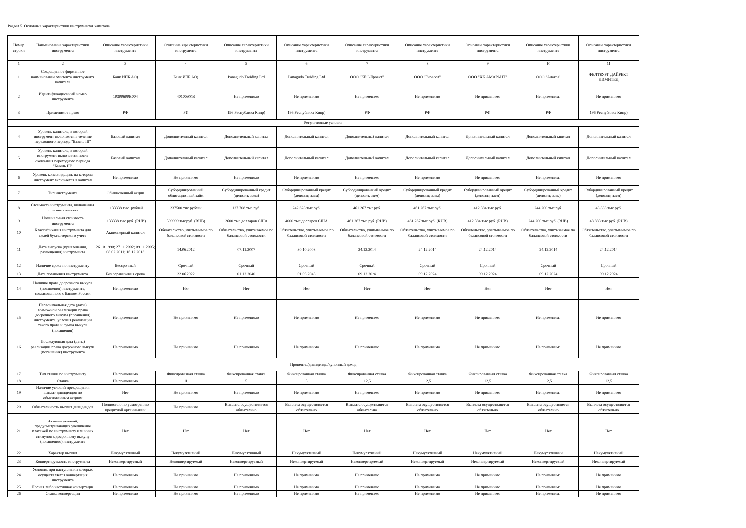Раздел 5. Основные характеристики инструментов капитала
| Номер строки | Наименование характеристики инструмента | Описание характеристики инструмента | Описание характеристики инструмента | Описание характеристики инструмента | Описание характеристики инструмента | Описание характеристики инструмента | Описание характеристики инструмента | Описание характеристики инструмента | Описание характеристики инструмента | Описание характеристики инструмента |
| --- | --- | --- | --- | --- | --- | --- | --- | --- | --- | --- |
| 1 | 2 | 3 | 4 | 5 | 6 | 7 | 8 | 9 | 10 | 11 |
| 1 | Сокращенное фирменное наименование эмитента инструмента капитала | Банк ИПБ АО) | Банк ИПБ АО) | Panagudo Treiding Ltd | Panagudo Treiding Ltd | ООО "КЕС-Проект" | ООО "Гирасол" | ООО "ХК АМАРАНТ" | ООО "Алакса" | ФЕЛТБУРГ ДАЙРЕКТ ЛИМИТЕД |
| 2 | Идентификационный номер инструмента | 10300600B004 | 40100600B | Не применимо | Не применимо | Не применимо | Не применимо | Не применимо | Не применимо | Не применимо |
| 3 | Применимое право | РФ | РФ | 196 Республика Кипр) | 196 Республика Кипр) | РФ | РФ | РФ | РФ | 196 Республика Кипр) |
| Регулятивные условия | | | | | | | | | | |
| 4 | Уровень капитала, в который инструмент включается в течение переходного периода "Базель III" | Базовый капитал | Дополнительный капитал | Дополнительный капитал | Дополнительный капитал | Дополнительный капитал | Дополнительный капитал | Дополнительный капитал | Дополнительный капитал | Дополнительный капитал |
| 5 | Уровень капитала, в который инструмент включается после окончания переходного периода "Базель III" | Базовый капитал | Дополнительный капитал | Дополнительный капитал | Дополнительный капитал | Дополнительный капитал | Дополнительный капитал | Дополнительный капитал | Дополнительный капитал | Дополнительный капитал |
| 6 | Уровень консолидации, на котором инструмент включается в капитал | Не применимо | Не применимо | Не применимо | Не применимо | Не применимо | Не применимо | Не применимо | Не применимо | Не применимо |
| 7 | Тип инструмента | Обыкновенный акции | Субординированный облигационный займ | Субординированный кредит (депозит, заем) | Субординированный кредит (депозит, заем) | Субординированный кредит (депозит, заем) | Субординированный кредит (депозит, заем) | Субординированный кредит (депозит, заем) | Субординированный кредит (депозит, заем) | Субординированный кредит (депозит, заем) |
| 8 | Стоимость инструмента, включенная в расчет капитала | 1133338 тыс. рублей | 237500 тыс.рублей | 127 708 тыс.руб. | 242 628 тыс.руб. | 461 267 тыс.руб. | 461 267 тыс.руб. | 412 384 тыс.руб. | 244 200 тыс.руб. | 48 883 тыс.руб. |
| 9 | Номинальная стоимость инструмента | 1133338 тыс.руб. (RUB) | 500000 тыс.руб. (RUB) | 2600 тыс.долларов США | 4000 тыс.долларов США | 461 267 тыс.руб. (RUB) | 461 267 тыс.руб. (RUB) | 412 384 тыс.руб. (RUB) | 244 200 тыс.руб. (RUB) | 48 883 тыс.руб. (RUB) |
| 10 | Классификация инструмента для целей бухгалтерского учета | Акционерный капитал | Обязательство, учитываемое по балансовой стоимости | Обязательство, учитываемое по балансовой стоимости | Обязательство, учитываемое по балансовой стоимости | Обязательство, учитываемое по балансовой стоимости | Обязательство, учитываемое по балансовой стоимости | Обязательство, учитываемое по балансовой стоимости | Обязательство, учитываемое по балансовой стоимости | Обязательство, учитываемое по балансовой стоимости |
| 11 | Дата выпуска (привлечения, размещения) инструмента | 26.10.1990; 27.11.2002; 09.11.2005; 08.02.2011; 16.12.2013 | 14.06.2012 | 07.11.2007 | 30.10.2008 | 24.12.2014 | 24.12.2014 | 24.12.2014 | 24.12.2014 | 24.12.2014 |
| 12 | Наличие срока по инструменту | Бессрочный | Срочный | Срочный | Срочный | Срочный | Срочный | Срочный | Срочный | Срочный |
| 13 | Дата погашения инструмента | Без ограничения срока | 22.06.2022 | 01.12.2040 | 01.03.2043 | 09.12.2024 | 09.12.2024 | 09.12.2024 | 09.12.2024 | 09.12.2024 |
| 14 | Наличие права досрочного выкупа (погашения) инструмента, согласованного с Банком России | Не применимо | Нет | Нет | Нет | Нет | Нет | Нет | Нет | Нет |
| 15 | Первоначальная дата (даты) возможной реализации права досрочного выкупа (погашения) инструмента, условия реализации такого права и сумма выкупа (погашения) | Не применимо | Не применимо | Не применимо | Не применимо | Не применимо | Не применимо | Не применимо | Не применимо | Не применимо |
| 16 | Последующая дата (даты) реализации права досрочного выкупа (погашения) инструмента | Не применимо | Не применимо | Не применимо | Не применимо | Не применимо | Не применимо | Не применимо | Не применимо | Не применимо |
| Проценты/дивиденды/купонный доход | | | | | | | | | | |
| 17 | Тип ставки по инструменту | Не применимо | Фиксированная ставка | Фиксированная ставка | Фиксированная ставка | Фиксированная ставка | Фиксированная ставка | Фиксированная ставка | Фиксированная ставка | Фиксированная ставка |
| 18 | Ставка | Не применимо | 11 | 5 | 5 | 12,5 | 12,5 | 12,5 | 12,5 | 12,5 |
| 19 | Наличие условий прекращения выплат дивидендов по обыкновенным акциям | Нет | Не применимо | Не применимо | Не применимо | Не применимо | Не применимо | Не применимо | Не применимо | Не применимо |
| 20 | Обязательность выплат дивидендов | Полностью по усмотрению кредитной организации | Не применимо | Выплата осуществляется обязательно | Выплата осуществляется обязательно | Выплата осуществляется обязательно | Выплата осуществляется обязательно | Выплата осуществляется обязательно | Выплата осуществляется обязательно | Выплата осуществляется обязательно |
| 21 | Наличие условий, предусматривающих увеличение платежей по инструменту или иных стимулов к досрочному выкупу (погашению) инструмента | Нет | Нет | Нет | Нет | Нет | Нет | Нет | Нет | Нет |
| 22 | Характер выплат | Некумулятивный | Некумулятивный | Некумулятивный | Некумулятивный | Некумулятивный | Некумулятивный | Некумулятивный | Некумулятивный | Некумулятивный |
| 23 | Конвертируемость инструмента | Неконвертируемый | Неконвертируемый | Неконвертируемый | Неконвертируемый | Неконвертируемый | Неконвертируемый | Неконвертируемый | Неконвертируемый | Неконвертируемый |
| 24 | Условия, при наступлении которых осуществляется конвертация инструмента | Не применимо | Не применимо | Не применимо | Не применимо | Не применимо | Не применимо | Не применимо | Не применимо | Не применимо |
| 25 | Полная либо частичная конвертация | Не применимо | Не применимо | Не применимо | Не применимо | Не применимо | Не применимо | Не применимо | Не применимо | Не применимо |
| 26 | Ставка конвертации | Не применимо | Не применимо | Не применимо | Не применимо | Не применимо | Не применимо | Не применимо | Не применимо | Не применимо |